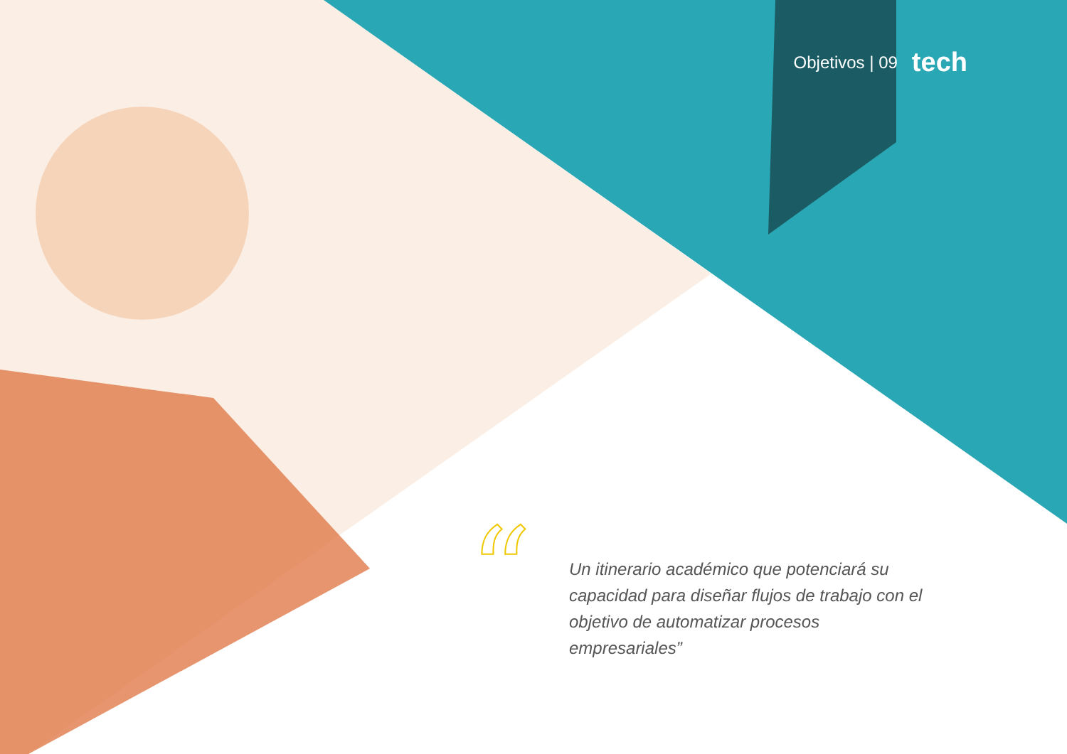Objetivos | 09 tech
“
Un itinerario académico que potenciará su capacidad para diseñar flujos de trabajo con el objetivo de automatizar procesos empresariales”